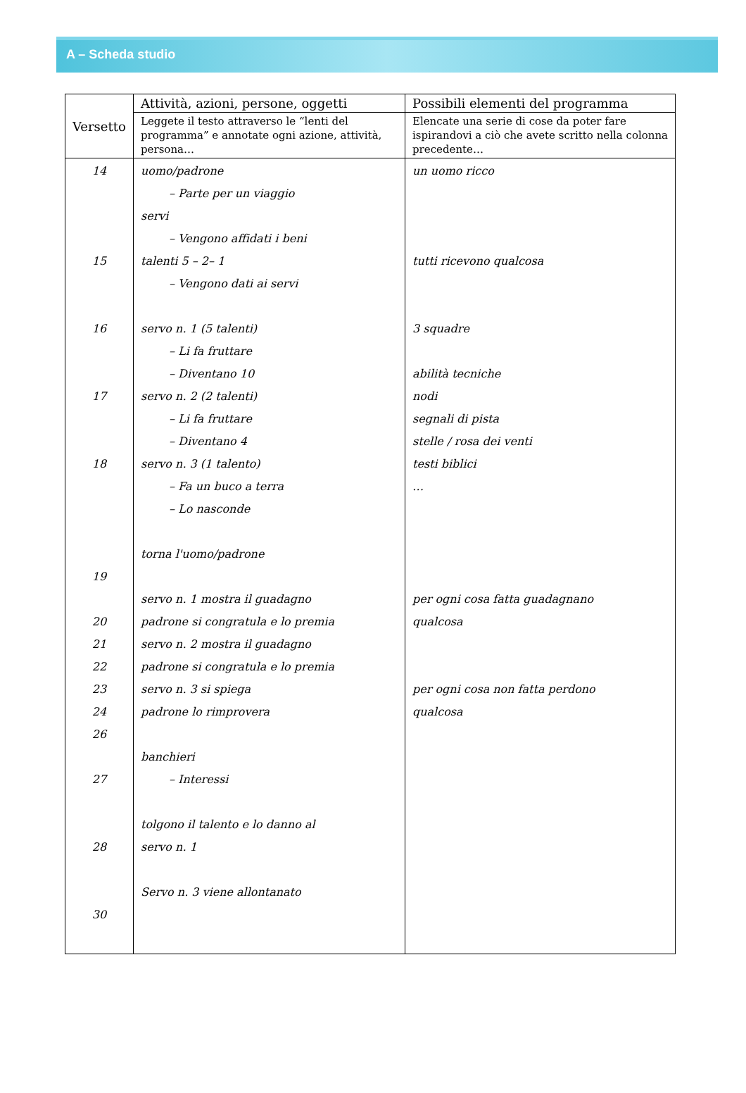A – Scheda studio
| Versetto | Attività, azioni, persone, oggetti | Possibili elementi del programma |
| --- | --- | --- |
| | Leggete il testo attraverso le “lenti del programma” e annotate ogni azione, attività, persona… | Elencate una serie di cose da poter fare ispirandovi a ciò che avete scritto nella colonna precedente… |
| 14 15 16 17 18 19 20 21 22 23 24 26 27 28 30 | uomo/padrone – Parte per un viaggio servi – Vengono affidati i beni talenti 5 – 2– 1 – Vengono dati ai servi servo n. 1 (5 talenti) – Li fa fruttare – Diventano 10 servo n. 2 (2 talenti) – Li fa fruttare – Diventano 4 servo n. 3 (1 talento) – Fa un buco a terra – Lo nasconde torna l'uomo/padrone servo n. 1 mostra il guadagno padrone si congratula e lo premia servo n. 2 mostra il guadagno padrone si congratula e lo premia servo n. 3 si spiega padrone lo rimprovera banchieri – Interessi tolgono il talento e lo danno al servo n. 1 Servo n. 3 viene allontanato | un uomo ricco tutti ricevono qualcosa 3 squadre abilità tecniche nodi segnali di pista stelle / rosa dei venti testi biblici … per ogni cosa fatta guadagnano qualcosa per ogni cosa non fatta perdono qualcosa |